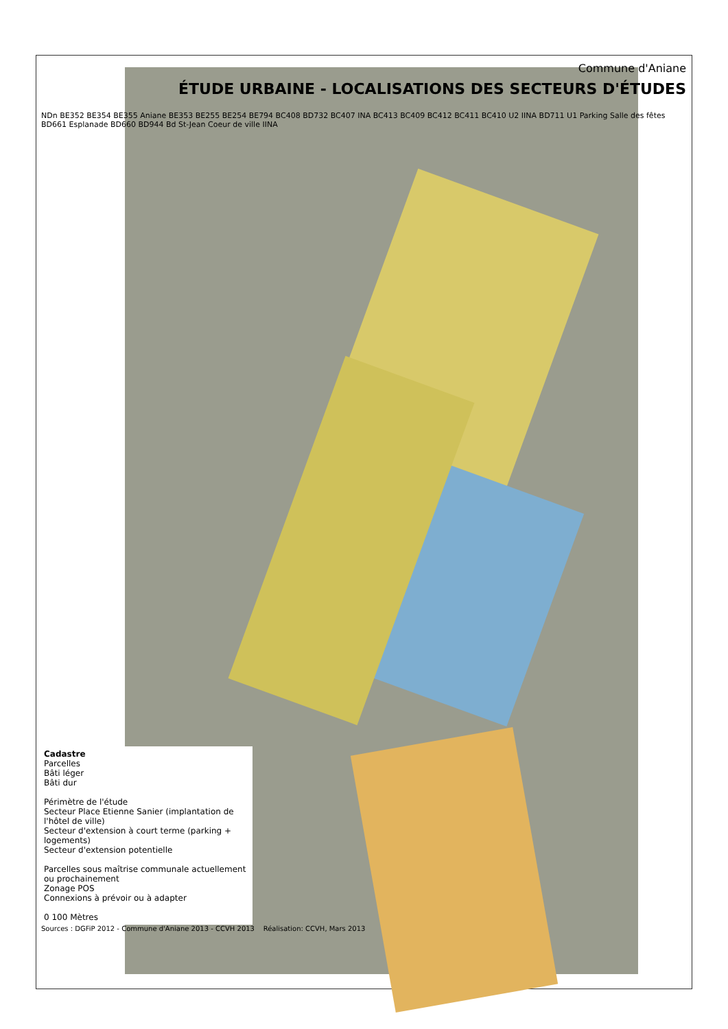Commune d'Aniane
ÉTUDE URBAINE - LOCALISATIONS DES SECTEURS D'ÉTUDES
NDn BE352 BE354 BE355 Aniane BE353 BE255 BE254 BE794 BC408 BD732 BC407 INA BC413 BC409 BC412 BC411 BC410 U2 IINA BD711 U1 Parking Salle des fêtes BD661 Esplanade BD660 BD944 Bd St-Jean Coeur de ville IINA
Cadastre
Parcelles
Bâti léger
Bâti dur
Périmètre de l'étude
Secteur Place Etienne Sanier (implantation de l'hôtel de ville)
Secteur d'extension à court terme (parking + logements)
Secteur d'extension potentielle
Parcelles sous maîtrise communale actuellement ou prochainement
Zonage POS
Connexions à prévoir ou à adapter
0 100 Mètres
Sources : DGFiP 2012 - Commune d'Aniane 2013 - CCVH 2013 Réalisation: CCVH, Mars 2013